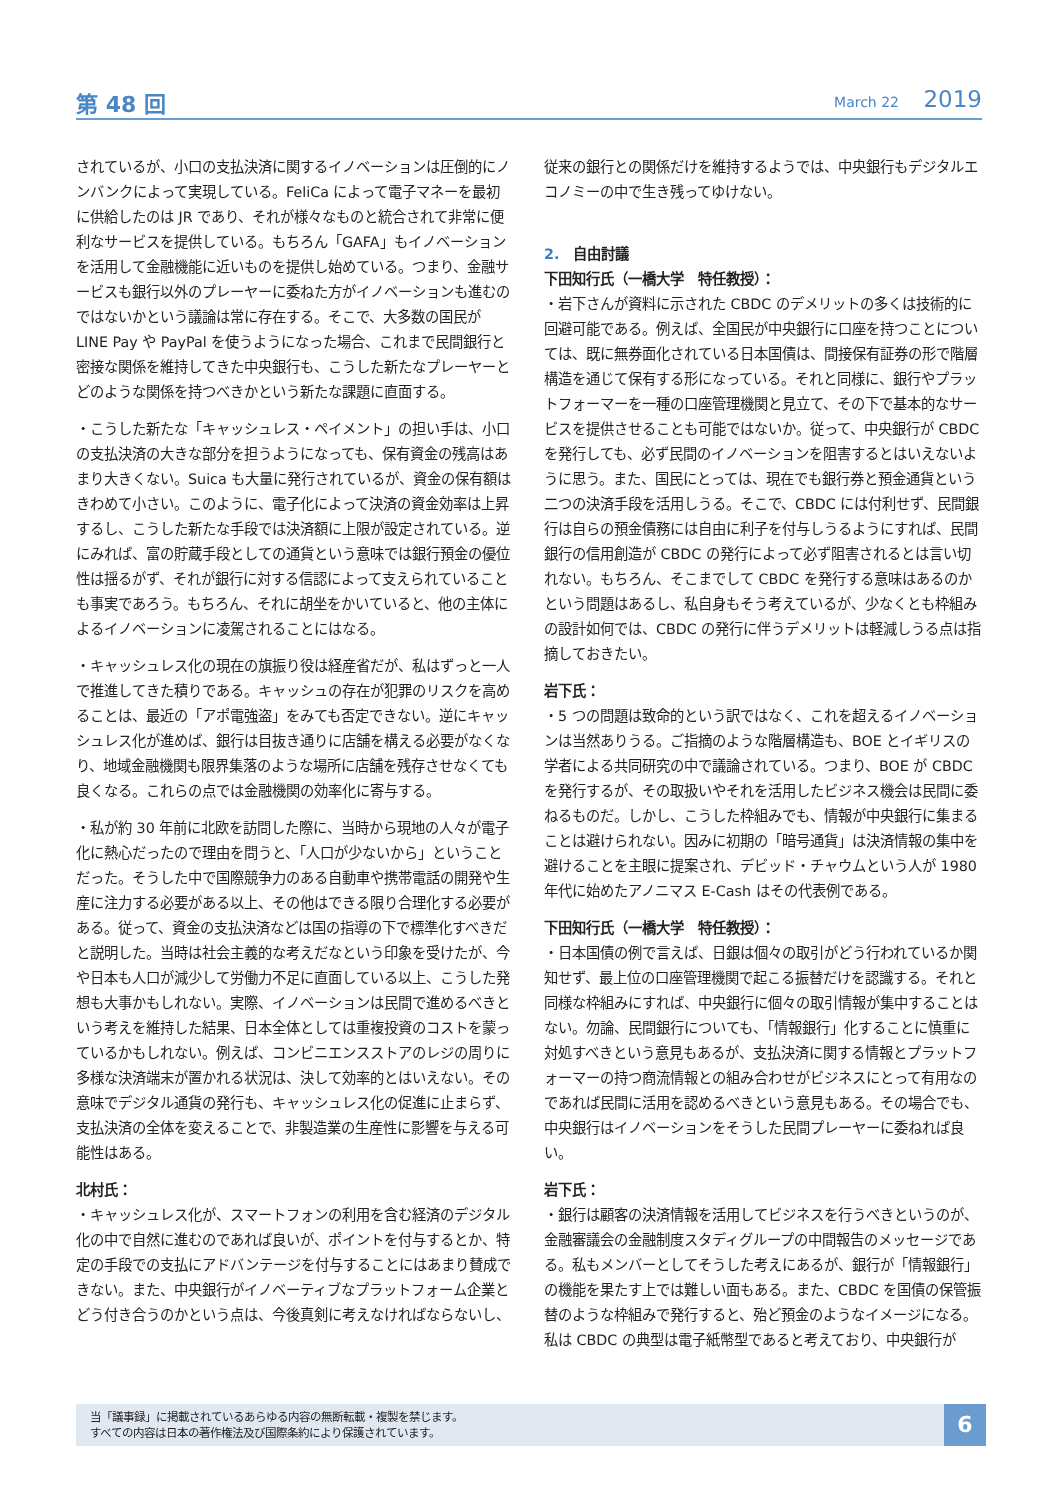第 48 回 March 22 2019
されているが、小口の支払決済に関するイノベーションは圧倒的にノンバンクによって実現している。FeliCa によって電子マネーを最初に供給したのは JR であり、それが様々なものと統合されて非常に便利なサービスを提供している。もちろん「GAFA」もイノベーションを活用して金融機能に近いものを提供し始めている。つまり、金融サービスも銀行以外のプレーヤーに委ねた方がイノベーションも進むのではないかという議論は常に存在する。そこで、大多数の国民が LINE Pay や PayPal を使うようになった場合、これまで民間銀行と密接な関係を維持してきた中央銀行も、こうした新たなプレーヤーとどのような関係を持つべきかという新たな課題に直面する。
・こうした新たな「キャッシュレス・ペイメント」の担い手は、小口の支払決済の大きな部分を担うようになっても、保有資金の残高はあまり大きくない。Suica も大量に発行されているが、資金の保有額はきわめて小さい。このように、電子化によって決済の資金効率は上昇するし、こうした新たな手段では決済額に上限が設定されている。逆にみれば、富の貯蔵手段としての通貨という意味では銀行預金の優位性は揺るがず、それが銀行に対する信認によって支えられていることも事実であろう。もちろん、それに胡坐をかいていると、他の主体によるイノベーションに凌駕されることにはなる。
・キャッシュレス化の現在の旗振り役は経産省だが、私はずっと一人で推進してきた積りである。キャッシュの存在が犯罪のリスクを高めることは、最近の「アポ電強盗」をみても否定できない。逆にキャッシュレス化が進めば、銀行は目抜き通りに店舗を構える必要がなくなり、地域金融機関も限界集落のような場所に店舗を残存させなくても良くなる。これらの点では金融機関の効率化に寄与する。
・私が約 30 年前に北欧を訪問した際に、当時から現地の人々が電子化に熱心だったので理由を問うと、「人口が少ないから」ということだった。そうした中で国際競争力のある自動車や携帯電話の開発や生産に注力する必要がある以上、その他はできる限り合理化する必要がある。従って、資金の支払決済などは国の指導の下で標準化すべきだと説明した。当時は社会主義的な考えだなという印象を受けたが、今や日本も人口が減少して労働力不足に直面している以上、こうした発想も大事かもしれない。実際、イノベーションは民間で進めるべきという考えを維持した結果、日本全体としては重複投資のコストを蒙っているかもしれない。例えば、コンビニエンスストアのレジの周りに多様な決済端末が置かれる状況は、決して効率的とはいえない。その意味でデジタル通貨の発行も、キャッシュレス化の促進に止まらず、支払決済の全体を変えることで、非製造業の生産性に影響を与える可能性はある。
北村氏：
・キャッシュレス化が、スマートフォンの利用を含む経済のデジタル化の中で自然に進むのであれば良いが、ポイントを付与するとか、特定の手段での支払にアドバンテージを付与することにはあまり賛成できない。また、中央銀行がイノベーティブなプラットフォーム企業とどう付き合うのかという点は、今後真剣に考えなければならないし、
従来の銀行との関係だけを維持するようでは、中央銀行もデジタルエコノミーの中で生き残ってゆけない。
2.　自由討議
下田知行氏（一橋大学　特任教授）：
・岩下さんが資料に示された CBDC のデメリットの多くは技術的に回避可能である。例えば、全国民が中央銀行に口座を持つことについては、既に無券面化されている日本国債は、間接保有証券の形で階層構造を通じて保有する形になっている。それと同様に、銀行やプラットフォーマーを一種の口座管理機関と見立て、その下で基本的なサービスを提供させることも可能ではないか。従って、中央銀行が CBDC を発行しても、必ず民間のイノベーションを阻害するとはいえないように思う。また、国民にとっては、現在でも銀行券と預金通貨という二つの決済手段を活用しうる。そこで、CBDC には付利せず、民間銀行は自らの預金債務には自由に利子を付与しうるようにすれば、民間銀行の信用創造が CBDC の発行によって必ず阻害されるとは言い切れない。もちろん、そこまでして CBDC を発行する意味はあるのかという問題はあるし、私自身もそう考えているが、少なくとも枠組みの設計如何では、CBDC の発行に伴うデメリットは軽減しうる点は指摘しておきたい。
岩下氏：
・5 つの問題は致命的という訳ではなく、これを超えるイノベーションは当然ありうる。ご指摘のような階層構造も、BOE とイギリスの学者による共同研究の中で議論されている。つまり、BOE が CBDC を発行するが、その取扱いやそれを活用したビジネス機会は民間に委ねるものだ。しかし、こうした枠組みでも、情報が中央銀行に集まることは避けられない。因みに初期の「暗号通貨」は決済情報の集中を避けることを主眼に提案され、デビッド・チャウムという人が 1980 年代に始めたアノニマス E-Cash はその代表例である。
下田知行氏（一橋大学　特任教授）：
・日本国債の例で言えば、日銀は個々の取引がどう行われているか関知せず、最上位の口座管理機関で起こる振替だけを認識する。それと同様な枠組みにすれば、中央銀行に個々の取引情報が集中することはない。勿論、民間銀行についても、「情報銀行」化することに慎重に対処すべきという意見もあるが、支払決済に関する情報とプラットフォーマーの持つ商流情報との組み合わせがビジネスにとって有用なのであれば民間に活用を認めるべきという意見もある。その場合でも、中央銀行はイノベーションをそうした民間プレーヤーに委ねれば良い。
岩下氏：
・銀行は顧客の決済情報を活用してビジネスを行うべきというのが、金融審議会の金融制度スタディグループの中間報告のメッセージである。私もメンバーとしてそうした考えにあるが、銀行が「情報銀行」の機能を果たす上では難しい面もある。また、CBDC を国債の保管振替のような枠組みで発行すると、殆ど預金のようなイメージになる。私は CBDC の典型は電子紙幣型であると考えており、中央銀行が
当「議事録」に掲載されているあらゆる内容の無断転載・複製を禁じます。
すべての内容は日本の著作権法及び国際条約により保護されています。
6